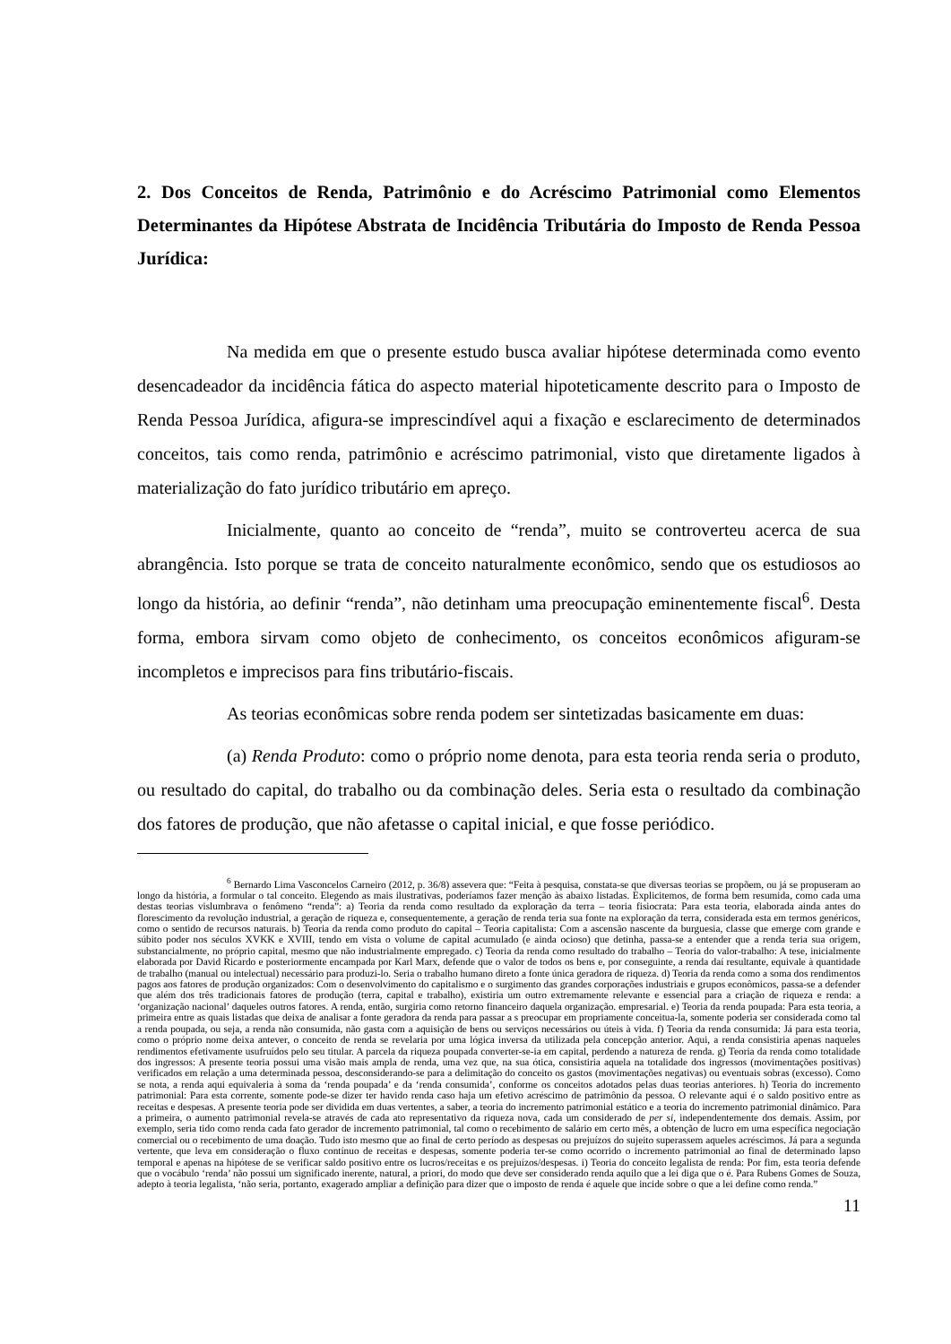2. Dos Conceitos de Renda, Patrimônio e do Acréscimo Patrimonial como Elementos Determinantes da Hipótese Abstrata de Incidência Tributária do Imposto de Renda Pessoa Jurídica:
Na medida em que o presente estudo busca avaliar hipótese determinada como evento desencadeador da incidência fática do aspecto material hipoteticamente descrito para o Imposto de Renda Pessoa Jurídica, afigura-se imprescindível aqui a fixação e esclarecimento de determinados conceitos, tais como renda, patrimônio e acréscimo patrimonial, visto que diretamente ligados à materialização do fato jurídico tributário em apreço.
Inicialmente, quanto ao conceito de “renda”, muito se controverteu acerca de sua abrangência. Isto porque se trata de conceito naturalmente econômico, sendo que os estudiosos ao longo da história, ao definir “renda”, não detinham uma preocupação eminentemente fiscal<sup>6</sup>. Desta forma, embora sirvam como objeto de conhecimento, os conceitos econômicos afiguram-se incompletos e imprecisos para fins tributário-fiscais.
As teorias econômicas sobre renda podem ser sintetizadas basicamente em duas:
(a) Renda Produto: como o próprio nome denota, para esta teoria renda seria o produto, ou resultado do capital, do trabalho ou da combinação deles. Seria esta o resultado da combinação dos fatores de produção, que não afetasse o capital inicial, e que fosse periódico.
<sup>6</sup> Bernardo Lima Vasconcelos Carneiro (2012, p. 36/8) assevera que: “Feita à pesquisa, constata-se que diversas teorias se propõem, ou já se propuseram ao longo da história, a formular o tal conceito. Elegendo as mais ilustrativas, poderíamos fazer menção às abaixo listadas. Explicitemos, de forma bem resumida, como cada uma destas teorias vislumbrava o fenômeno “renda”: a) Teoria da renda como resultado da exploração da terra – teoria fisiocrata: Para esta teoria, elaborada ainda antes do florescimento da revolução industrial, a geração de riqueza e, consequentemente, a geração de renda teria sua fonte na exploração da terra, considerada esta em termos genéricos, como o sentido de recursos naturais. b) Teoria da renda como produto do capital – Teoria capitalista: Com a ascensão nascente da burguesia, classe que emerge com grande e súbito poder nos séculos XVKK e XVIII, tendo em vista o volume de capital acumulado (e ainda ocioso) que detinha, passa-se a entender que a renda teria sua origem, substancialmente, no próprio capital, mesmo que não industrialmente empregado. c) Teoria da renda como resultado do trabalho – Teoria do valor-trabalho: A tese, inicialmente elaborada por David Ricardo e posteriormente encampada por Karl Marx, defende que o valor de todos os bens e, por conseguinte, a renda daí resultante, equivale à quantidade de trabalho (manual ou intelectual) necessário para produzi-lo. Seria o trabalho humano direto a fonte única geradora de riqueza. d) Teoria da renda como a soma dos rendimentos pagos aos fatores de produção organizados: Com o desenvolvimento do capitalismo e o surgimento das grandes corporações industriais e grupos econômicos, passa-se a defender que além dos três tradicionais fatores de produção (terra, capital e trabalho), existiria um outro extremamente relevante e essencial para a criação de riqueza e renda: a ‘organização nacional’ daqueles outros fatores. A renda, então, surgiria como retorno financeiro daquela organização. empresarial. e) Teoria da renda poupada: Para esta teoria, a primeira entre as quais listadas que deixa de analisar a fonte geradora da renda para passar a s preocupar em propriamente conceitua-la, somente poderia ser considerada como tal a renda poupada, ou seja, a renda não consumida, não gasta com a aquisição de bens ou serviços necessários ou úteis à vida. f) Teoria da renda consumida: Já para esta teoria, como o próprio nome deixa antever, o conceito de renda se revelaria por uma lógica inversa da utilizada pela concepção anterior. Aqui, a renda consistiria apenas naqueles rendimentos efetivamente usufruídos pelo seu titular. A parcela da riqueza poupada converter-se-ia em capital, perdendo a natureza de renda. g) Teoria da renda como totalidade dos ingressos: A presente teoria possui uma visão mais ampla de renda, uma vez que, na sua ótica, consistiria aquela na totalidade dos ingressos (movimentações positivas) verificados em relação a uma determinada pessoa, desconsiderando-se para a delimitação do conceito os gastos (movimentações negativas) ou eventuais sobras (excesso). Como se nota, a renda aqui equivaleria à soma da ‘renda poupada’ e da ‘renda consumida’, conforme os conceitos adotados pelas duas teorias anteriores. h) Teoria do incremento patrimonial: Para esta corrente, somente pode-se dizer ter havido renda caso haja um efetivo acréscimo de patrimônio da pessoa. O relevante aqui é o saldo positivo entre as receitas e despesas. A presente teoria pode ser dividida em duas vertentes, a saber, a teoria do incremento patrimonial estático e a teoria do incremento patrimonial dinâmico. Para a primeira, o aumento patrimonial revela-se através de cada ato representativo da riqueza nova, cada um considerado de per si, independentemente dos demais. Assim, por exemplo, seria tido como renda cada fato gerador de incremento patrimonial, tal como o recebimento de salário em certo mês, a obtenção de lucro em uma específica negociação comercial ou o recebimento de uma doação. Tudo isto mesmo que ao final de certo período as despesas ou prejuízos do sujeito superassem aqueles acréscimos. Já para a segunda vertente, que leva em consideração o fluxo contínuo de receitas e despesas, somente poderia ter-se como ocorrido o incremento patrimonial ao final de determinado lapso temporal e apenas na hipótese de se verificar saldo positivo entre os lucros/receitas e os prejuízos/despesas. i) Teoria do conceito legalista de renda: Por fim, esta teoria defende que o vocábulo ‘renda’ não possui um significado inerente, natural, a priori, do modo que deve ser considerado renda aquilo que a lei diga que o é. Para Rubens Gomes de Souza, adepto à teoria legalista, ‘não seria, portanto, exagerado ampliar a definição para dizer que o imposto de renda é aquele que incide sobre o que a lei define como renda.”
11